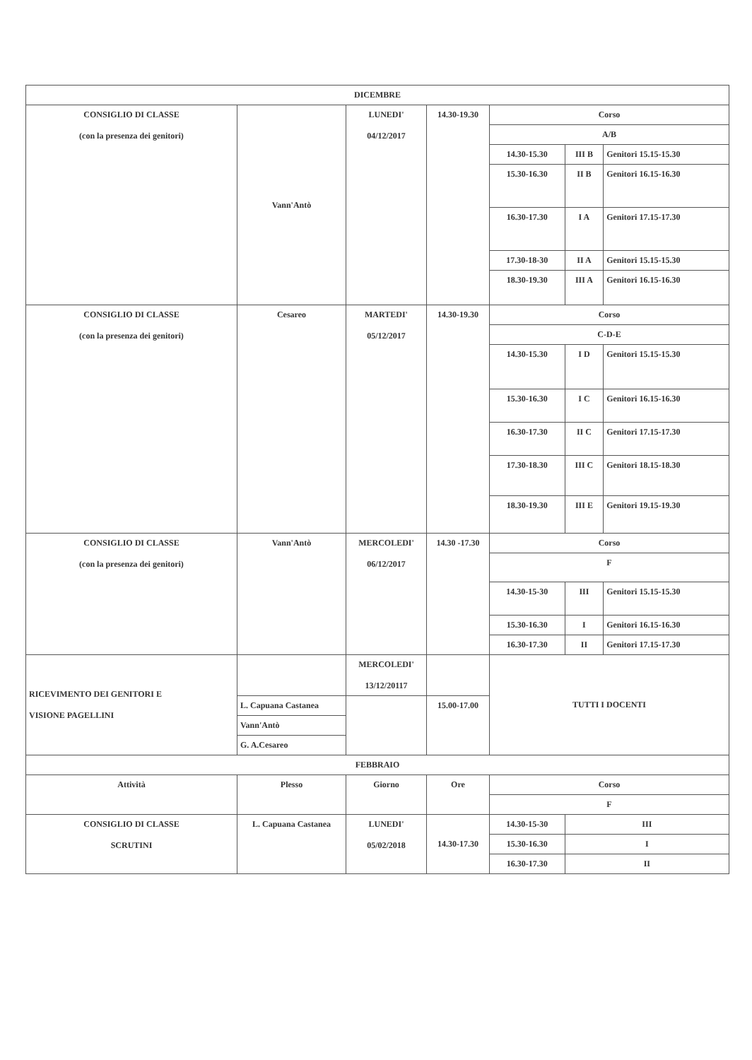| DICEMBRE | | | | | | |
| CONSIGLIO DI CLASSE (con la presenza dei genitori) | Vann'Antò | LUNEDI' 04/12/2017 | 14.30-19.30 | Corso | | |
| | | | | A/B | | |
| | | | | 14.30-15.30 | III B | Genitori 15.15-15.30 |
| | | | | 15.30-16.30 | II B | Genitori 16.15-16.30 |
| | | | | 16.30-17.30 | I A | Genitori 17.15-17.30 |
| | | | | 17.30-18-30 | II A | Genitori 15.15-15.30 |
| | | | | 18.30-19.30 | III A | Genitori 16.15-16.30 |
| CONSIGLIO DI CLASSE (con la presenza dei genitori) | Cesareo | MARTEDI' 05/12/2017 | 14.30-19.30 | Corso | | |
| | | | | C-D-E | | |
| | | | | 14.30-15.30 | I D | Genitori 15.15-15.30 |
| | | | | 15.30-16.30 | I C | Genitori 16.15-16.30 |
| | | | | 16.30-17.30 | II C | Genitori 17.15-17.30 |
| | | | | 17.30-18.30 | III C | Genitori 18.15-18.30 |
| | | | | 18.30-19.30 | III E | Genitori 19.15-19.30 |
| CONSIGLIO DI CLASSE (con la presenza dei genitori) | Vann'Antò | MERCOLEDI' 06/12/2017 | 14.30 -17.30 | Corso | | |
| | | | | F | | |
| | | | | 14.30-15-30 | III | Genitori 15.15-15.30 |
| | | | | 15.30-16.30 | I | Genitori 16.15-16.30 |
| | | | | 16.30-17.30 | II | Genitori 17.15-17.30 |
| RICEVIMENTO DEI GENITORI E VISIONE PAGELLINI | | MERCOLEDI' 13/12/20117 | | TUTTI I DOCENTI | | |
| | L. Capuana Castanea | | 15.00-17.00 | | | |
| | Vann'Antò | | | | | |
| | G. A.Cesareo | | | | | |
| FEBBRAIO | | | | | | |
| Attività | Plesso | Giorno | Ore | Corso | | |
| | | | | F | | |
| CONSIGLIO DI CLASSE SCRUTINI | L. Capuana Castanea | LUNEDI' 05/02/2018 | 14.30-17.30 | 14.30-15-30 | III | |
| | | | | 15.30-16.30 | I | |
| | | | | 16.30-17.30 | II | |